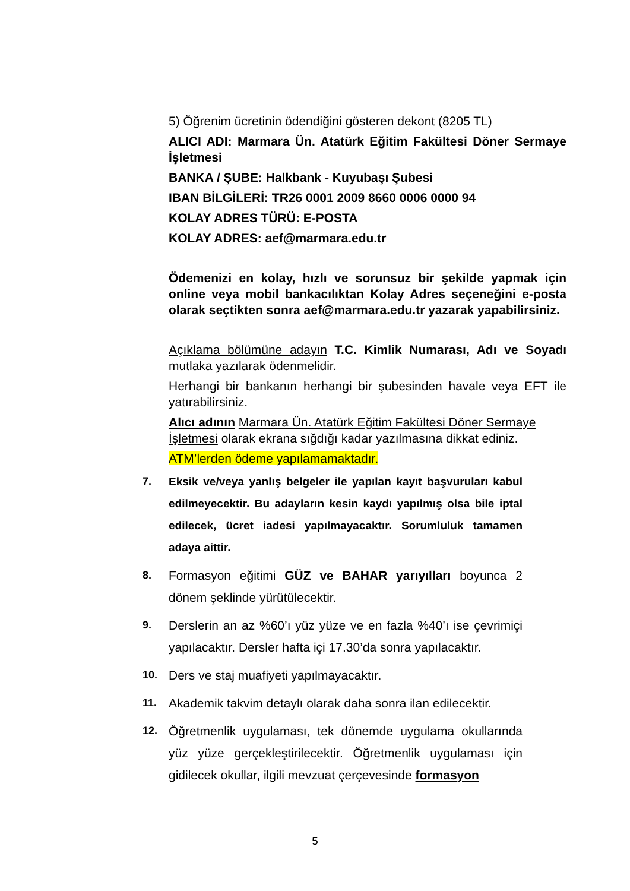5) Öğrenim ücretinin ödendiğini gösteren dekont (8205 TL)
ALICI ADI: Marmara Ün. Atatürk Eğitim Fakültesi Döner Sermaye İşletmesi
BANKA / ŞUBE: Halkbank - Kuyubaşı Şubesi
IBAN BİLGİLERİ: TR26 0001 2009 8660 0006 0000 94
KOLAY ADRES TÜRÜ: E-POSTA
KOLAY ADRES: aef@marmara.edu.tr
Ödemenizi en kolay, hızlı ve sorunsuz bir şekilde yapmak için online veya mobil bankacılıktan Kolay Adres seçeneğini e-posta olarak seçtikten sonra aef@marmara.edu.tr yazarak yapabilirsiniz.
Açıklama bölümüne adayın T.C. Kimlik Numarası, Adı ve Soyadı mutlaka yazılarak ödenmelidir.
Herhangi bir bankanın herhangi bir şubesinden havale veya EFT ile yatırabilirsiniz.
Alıcı adının Marmara Ün. Atatürk Eğitim Fakültesi Döner Sermaye İşletmesi olarak ekrana sığdığı kadar yazılmasına dikkat ediniz.
ATM’lerden ödeme yapılamamaktadır.
7. Eksik ve/veya yanlış belgeler ile yapılan kayıt başvuruları kabul edilmeyecektir. Bu adayların kesin kaydı yapılmış olsa bile iptal edilecek, ücret iadesi yapılmayacaktır. Sorumluluk tamamen adaya aittir.
8. Formasyon eğitimi GÜZ ve BAHAR yarıyılları boyunca 2 dönem şeklinde yürütülecektir.
9. Derslerin an az %60’ı yüz yüze ve en fazla %40’ı ise çevrimiçi yapılacaktır. Dersler hafta içi 17.30’da sonra yapılacaktır.
10. Ders ve staj muafiyeti yapılmayacaktır.
11. Akademik takvim detaylı olarak daha sonra ilan edilecektir.
12. Öğretmenlik uygulaması, tek dönemde uygulama okullarında yüz yüze gerçekleştirilecektir. Öğretmenlik uygulaması için gidilecek okullar, ilgili mevzuat çerçevesinde formasyon
5